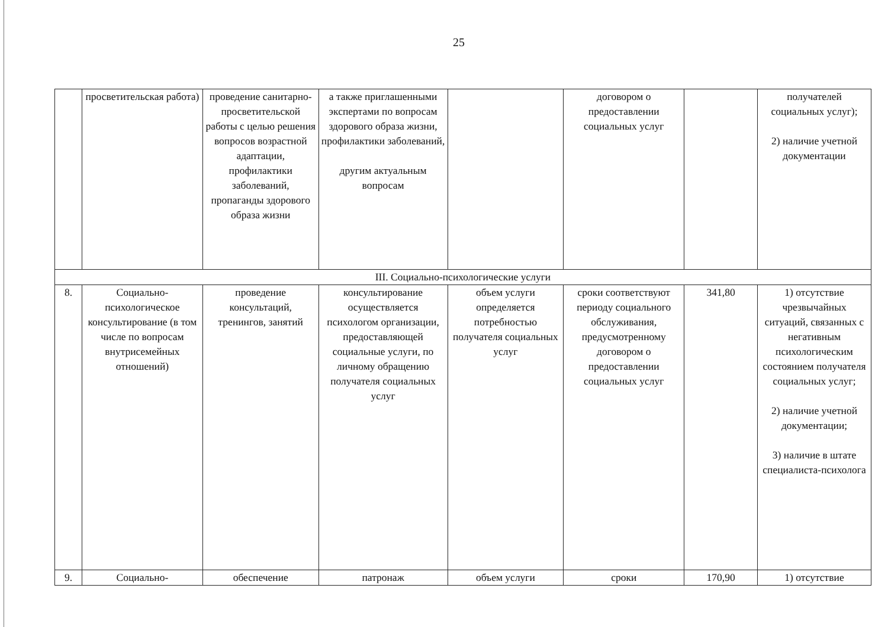25
| | просветительская работа) | проведение санитарно-просветительской работы с целью решения вопросов возрастной адаптации, профилактики заболеваний, пропаганды здорового образа жизни | а также приглашенными экспертами по вопросам здорового образа жизни, профилактики заболеваний, другим актуальным вопросам | | договором о предоставлении социальных услуг | | получателей социальных услуг); 2) наличие учетной документации |
| III. Социально-психологические услуги | | | | | | | |
| 8. | Социально-психологическое консультирование (в том числе по вопросам внутрисемейных отношений) | проведение консультаций, тренингов, занятий | консультирование осуществляется психологом организации, предоставляющей социальные услуги, по личному обращению получателя социальных услуг | объем услуги определяется потребностью получателя социальных услуг | сроки соответствуют периоду социального обслуживания, предусмотренному договором о предоставлении социальных услуг | 341,80 | 1) отсутствие чрезвычайных ситуаций, связанных с негативным психологическим состоянием получателя социальных услуг; 2) наличие учетной документации; 3) наличие в штате специалиста-психолога |
| 9. | Социально- | обеспечение | патронаж | объем услуги | сроки | 170,90 | 1) отсутствие |